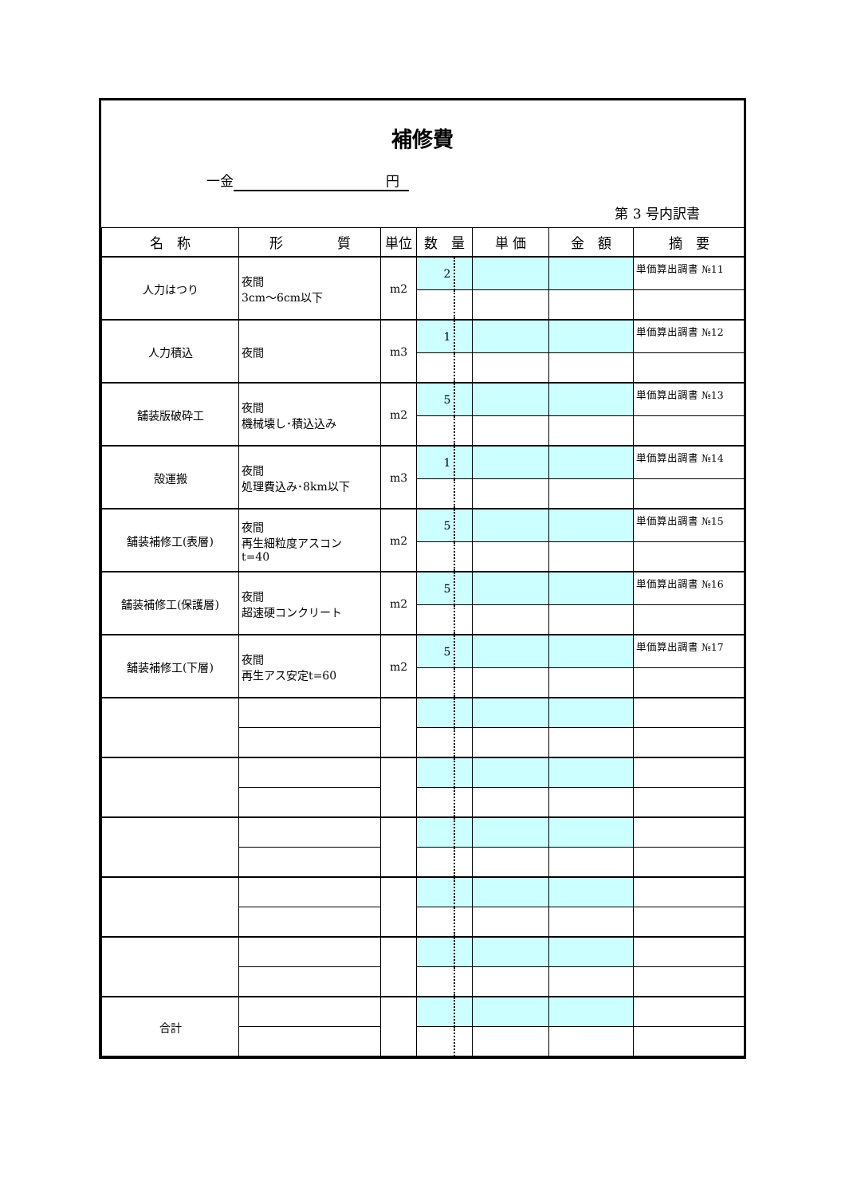補修費
一金 円
第 3 号内訳書
| 名 称 | 形 質 | 単位 | 数 量 | | 単 価 | 金 額 | 摘 要 |
| --- | --- | --- | --- | --- | --- | --- | --- |
| 人力はつり | 夜間 3cm～6cm以下 | m2 | 2 | | | | 単価算出調書 №11 |
| 人力積込 | 夜間 | m3 | 1 | | | | 単価算出調書 №12 |
| 舗装版破砕工 | 夜間 機械壊し･積込込み | m2 | 5 | | | | 単価算出調書 №13 |
| 殻運搬 | 夜間 処理費込み･8km以下 | m3 | 1 | | | | 単価算出調書 №14 |
| 舗装補修工(表層) | 夜間 再生細粒度アスコン t=40 | m2 | 5 | | | | 単価算出調書 №15 |
| 舗装補修工(保護層) | 夜間 超速硬コンクリート | m2 | 5 | | | | 単価算出調書 №16 |
| 舗装補修工(下層) | 夜間 再生アス安定t=60 | m2 | 5 | | | | 単価算出調書 №17 |
| 合計 | | | | | | | |